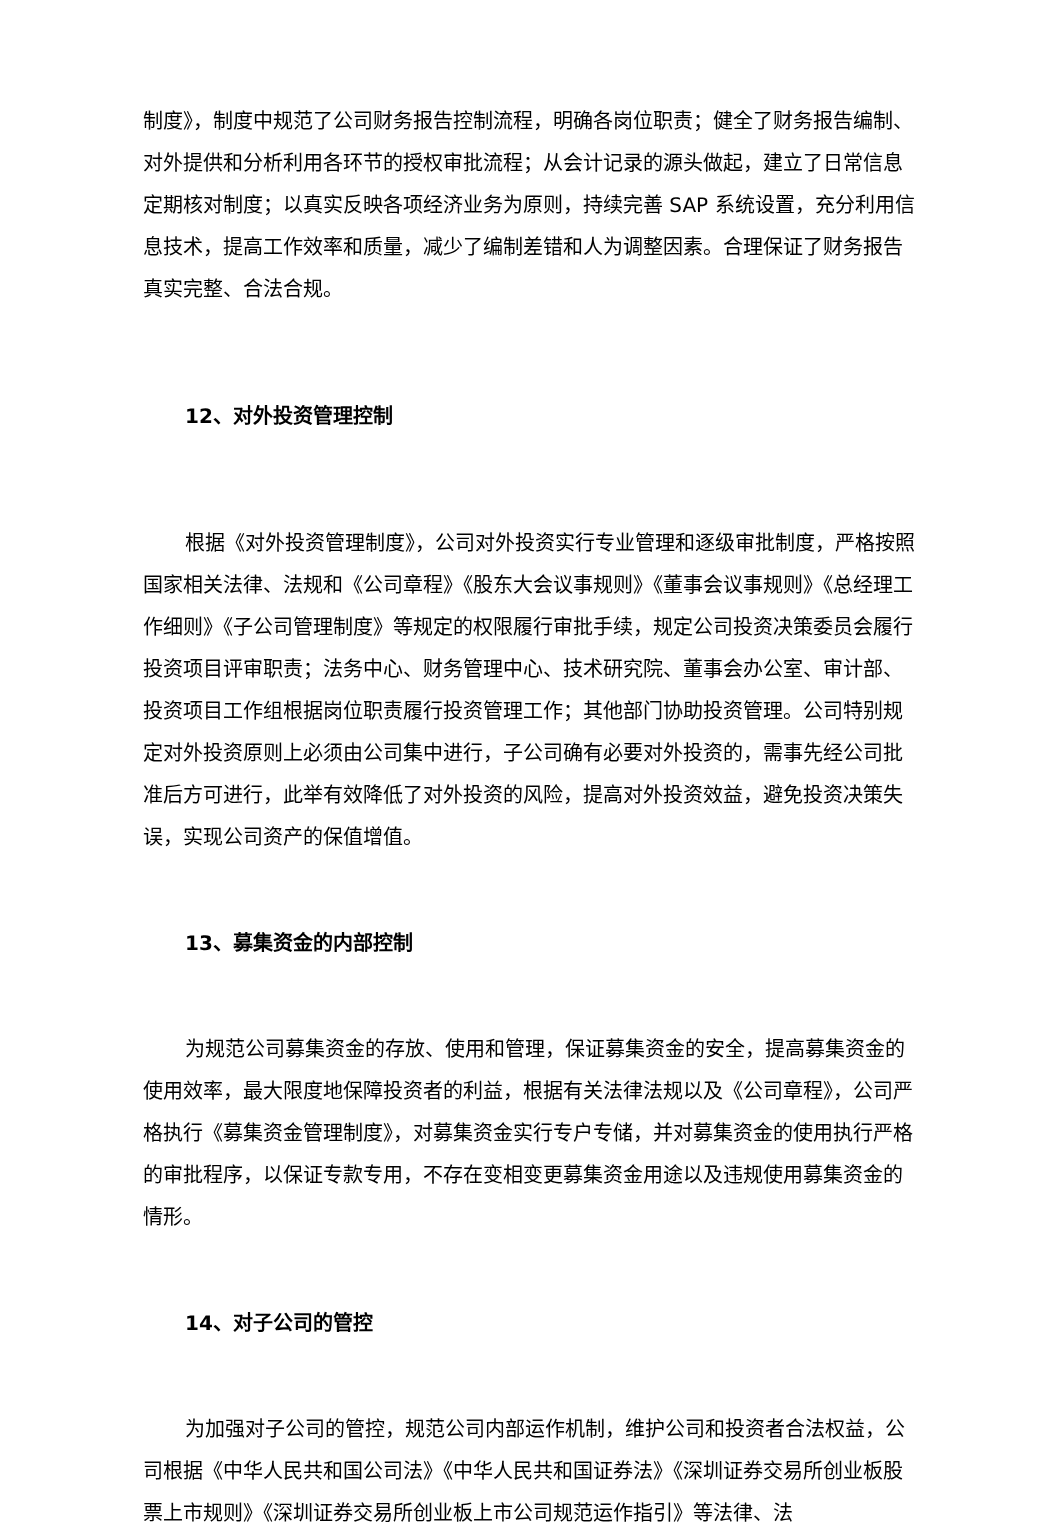制度》，制度中规范了公司财务报告控制流程，明确各岗位职责；健全了财务报告编制、对外提供和分析利用各环节的授权审批流程；从会计记录的源头做起，建立了日常信息定期核对制度；以真实反映各项经济业务为原则，持续完善 SAP 系统设置，充分利用信息技术，提高工作效率和质量，减少了编制差错和人为调整因素。合理保证了财务报告真实完整、合法合规。
12、对外投资管理控制
根据《对外投资管理制度》，公司对外投资实行专业管理和逐级审批制度，严格按照国家相关法律、法规和《公司章程》《股东大会议事规则》《董事会议事规则》《总经理工作细则》《子公司管理制度》等规定的权限履行审批手续，规定公司投资决策委员会履行投资项目评审职责；法务中心、财务管理中心、技术研究院、董事会办公室、审计部、投资项目工作组根据岗位职责履行投资管理工作；其他部门协助投资管理。公司特别规定对外投资原则上必须由公司集中进行，子公司确有必要对外投资的，需事先经公司批准后方可进行，此举有效降低了对外投资的风险，提高对外投资效益，避免投资决策失误，实现公司资产的保值增值。
13、募集资金的内部控制
为规范公司募集资金的存放、使用和管理，保证募集资金的安全，提高募集资金的使用效率，最大限度地保障投资者的利益，根据有关法律法规以及《公司章程》，公司严格执行《募集资金管理制度》，对募集资金实行专户专储，并对募集资金的使用执行严格的审批程序，以保证专款专用，不存在变相变更募集资金用途以及违规使用募集资金的情形。
14、对子公司的管控
为加强对子公司的管控，规范公司内部运作机制，维护公司和投资者合法权益，公司根据《中华人民共和国公司法》《中华人民共和国证券法》《深圳证券交易所创业板股票上市规则》《深圳证券交易所创业板上市公司规范运作指引》等法律、法